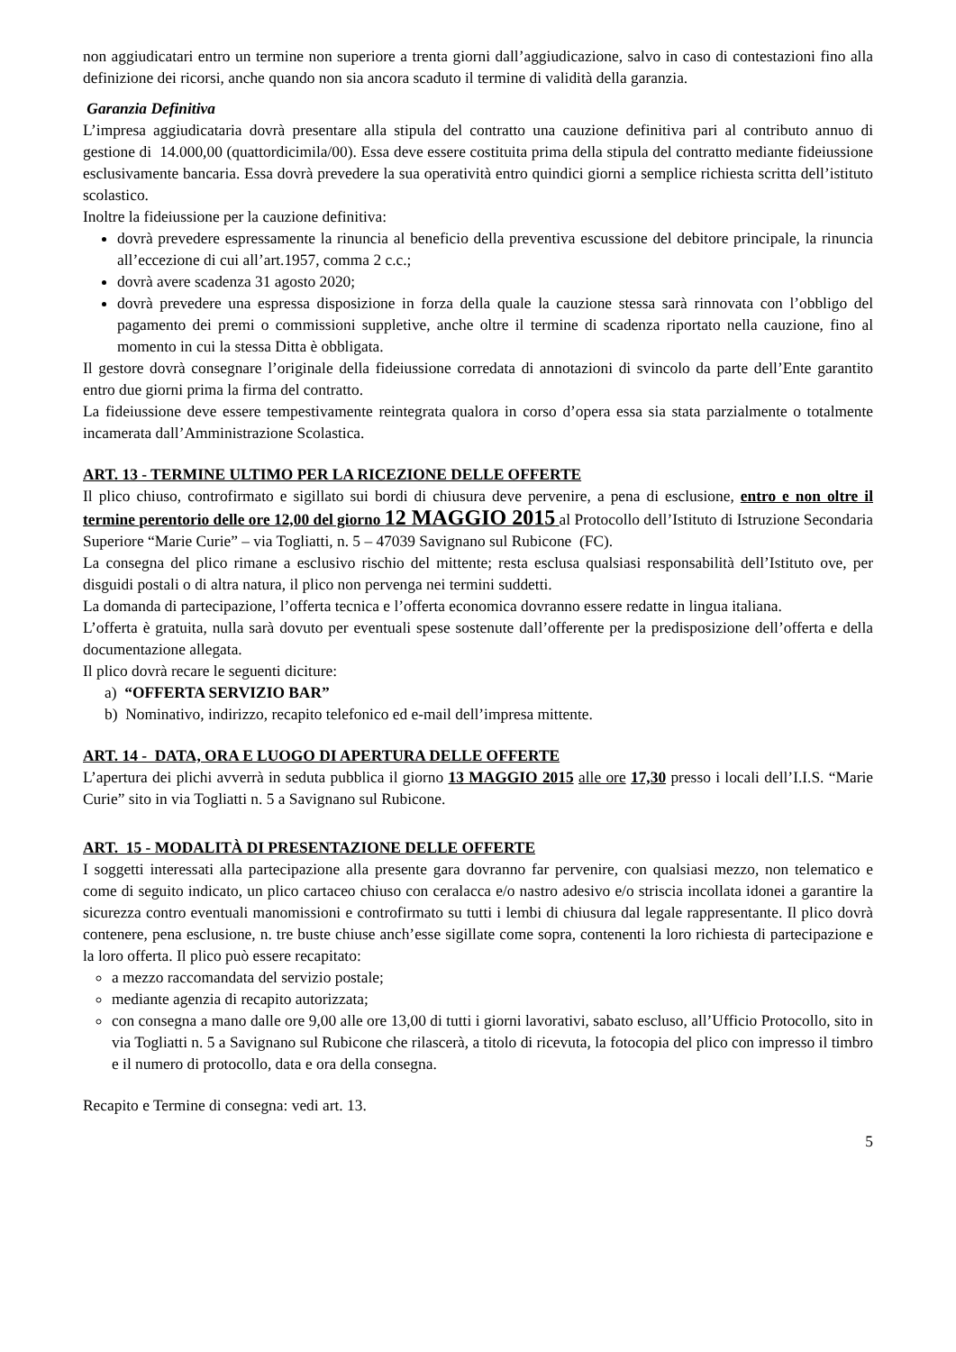non aggiudicatari entro un termine non superiore a trenta giorni dall’aggiudicazione, salvo in caso di contestazioni fino alla definizione dei ricorsi, anche quando non sia ancora scaduto il termine di validità della garanzia.
Garanzia Definitiva
L’impresa aggiudicataria dovrà presentare alla stipula del contratto una cauzione definitiva pari al contributo annuo di gestione di 14.000,00 (quattordicimila/00). Essa deve essere costituita prima della stipula del contratto mediante fideiussione esclusivamente bancaria. Essa dovrà prevedere la sua operatività entro quindici giorni a semplice richiesta scritta dell’istituto scolastico.
Inoltre la fideiussione per la cauzione definitiva:
dovrà prevedere espressamente la rinuncia al beneficio della preventiva escussione del debitore principale, la rinuncia all’eccezione di cui all’art.1957, comma 2 c.c.;
dovrà avere scadenza 31 agosto 2020;
dovrà prevedere una espressa disposizione in forza della quale la cauzione stessa sarà rinnovata con l’obbligo del pagamento dei premi o commissioni suppletive, anche oltre il termine di scadenza riportato nella cauzione, fino al momento in cui la stessa Ditta è obbligata.
Il gestore dovrà consegnare l’originale della fideiussione corredata di annotazioni di svincolo da parte dell’Ente garantito entro due giorni prima la firma del contratto.
La fideiussione deve essere tempestivamente reintegrata qualora in corso d’opera essa sia stata parzialmente o totalmente incamerata dall’Amministrazione Scolastica.
ART. 13 - TERMINE ULTIMO PER LA RICEZIONE DELLE OFFERTE
Il plico chiuso, controfirmato e sigillato sui bordi di chiusura deve pervenire, a pena di esclusione, entro e non oltre il termine perentorio delle ore 12,00 del giorno 12 MAGGIO 2015 al Protocollo dell’Istituto di Istruzione Secondaria Superiore “Marie Curie” – via Togliatti, n. 5 – 47039 Savignano sul Rubicone (FC).
La consegna del plico rimane a esclusivo rischio del mittente; resta esclusa qualsiasi responsabilità dell’Istituto ove, per disguidi postali o di altra natura, il plico non pervenga nei termini suddetti.
La domanda di partecipazione, l’offerta tecnica e l’offerta economica dovranno essere redatte in lingua italiana.
L’offerta è gratuita, nulla sarà dovuto per eventuali spese sostenute dall’offerente per la predisposizione dell’offerta e della documentazione allegata.
Il plico dovrà recare le seguenti diciture:
a) “OFFERTA SERVIZIO BAR”
b) Nominativo, indirizzo, recapito telefonico ed e-mail dell’impresa mittente.
ART. 14 - DATA, ORA E LUOGO DI APERTURA DELLE OFFERTE
L’apertura dei plichi avverrà in seduta pubblica il giorno 13 MAGGIO 2015 alle ore 17,30 presso i locali dell’I.I.S. “Marie Curie” sito in via Togliatti n. 5 a Savignano sul Rubicone.
ART. 15 - MODALITÀ DI PRESENTAZIONE DELLE OFFERTE
I soggetti interessati alla partecipazione alla presente gara dovranno far pervenire, con qualsiasi mezzo, non telematico e come di seguito indicato, un plico cartaceo chiuso con ceralacca e/o nastro adesivo e/o striscia incollata idonei a garantire la sicurezza contro eventuali manomissioni e controfirmato su tutti i lembi di chiusura dal legale rappresentante. Il plico dovrà contenere, pena esclusione, n. tre buste chiuse anch’esse sigillate come sopra, contenenti la loro richiesta di partecipazione e la loro offerta. Il plico può essere recapitato:
a mezzo raccomandata del servizio postale;
mediante agenzia di recapito autorizzata;
con consegna a mano dalle ore 9,00 alle ore 13,00 di tutti i giorni lavorativi, sabato escluso, all’Ufficio Protocollo, sito in via Togliatti n. 5 a Savignano sul Rubicone che rilascerà, a titolo di ricevuta, la fotocopia del plico con impresso il timbro e il numero di protocollo, data e ora della consegna.
Recapito e Termine di consegna: vedi art. 13.
5